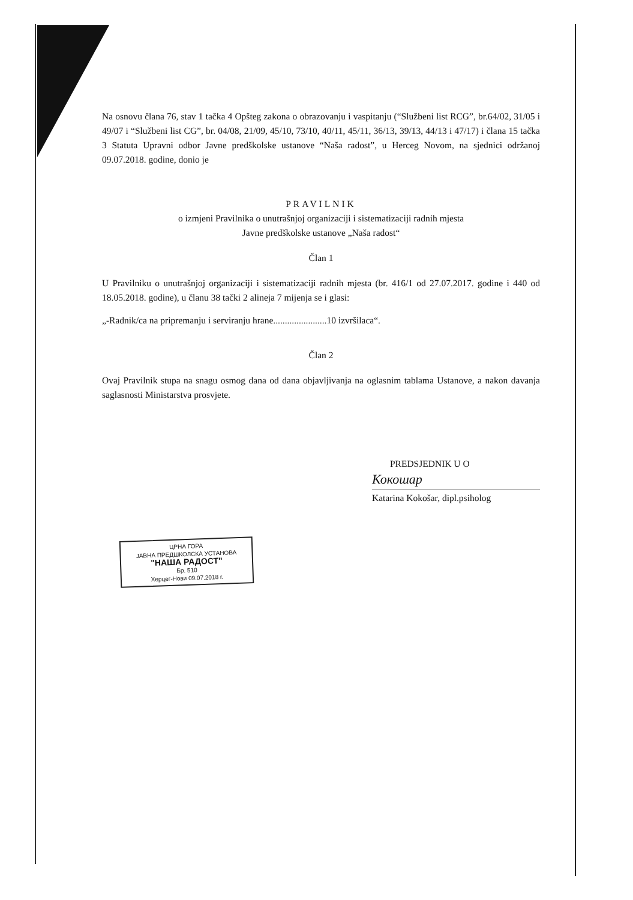Na osnovu člana 76, stav 1 tačka 4 Opšteg zakona o obrazovanju i vaspitanju (“Službeni list RCG”, br.64/02, 31/05 i 49/07 i “Službeni list CG”, br. 04/08, 21/09, 45/10, 73/10, 40/11, 45/11, 36/13, 39/13, 44/13 i 47/17) i člana 15 tačka 3 Statuta Upravni odbor Javne predškolske ustanove “Naša radost”, u Herceg Novom, na sjednici održanoj 09.07.2018. godine, donio je
PRAVILNIK
o izmjeni Pravilnika o unutrašnjoj organizaciji i sistematizaciji radnih mjesta
Javne predškolske ustanove „Naša radost“
Član 1
U Pravilniku o unutrašnjoj organizaciji i sistematizaciji radnih mjesta (br. 416/1 od 27.07.2017. godine i 440 od 18.05.2018. godine), u članu 38 tački 2 alineja 7 mijenja se i glasi:
„-Radnik/ca na pripremanju i serviranju hrane.......................10 izvršilaca“.
Član 2
Ovaj Pravilnik stupa na snagu osmog dana od dana objavljivanja na oglasnim tablama Ustanove, a nakon davanja saglasnosti Ministarstva prosvjete.
PREDSJEDNIK U O
Кокошар
Katarina Kokošar, dipl.psiholog
ЦРНА ГОРА
ЈАВНА ПРЕДШКОЛСКА УСТАНОВА
"НАША РАДОСТ"
Бр. 510
Херцег-Нови 09.07.2018 г.